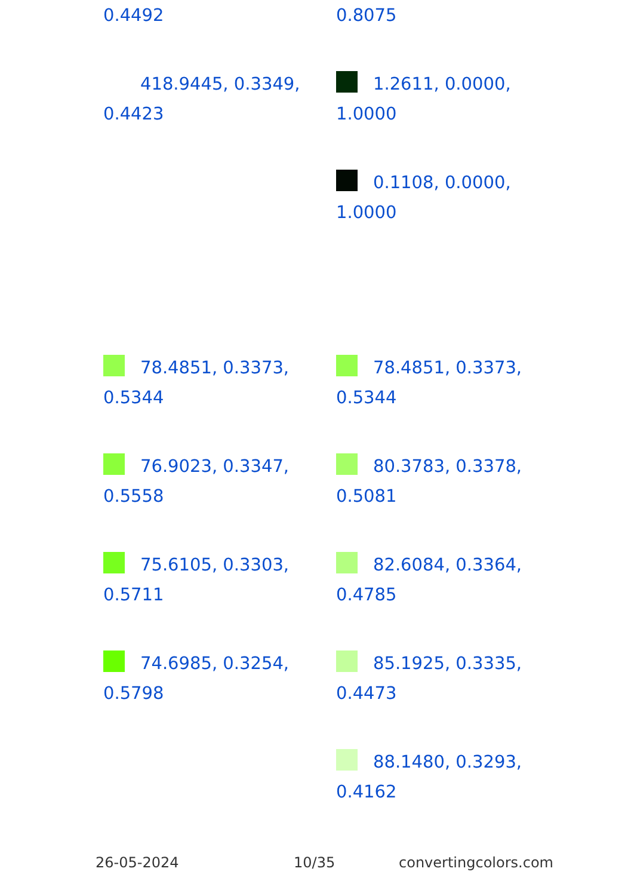0.4492 0.8075
418.9445, 0.3349, 0.4423
1.2611, 0.0000, 1.0000
0.1108, 0.0000, 1.0000
78.4851, 0.3373, 0.5344
78.4851, 0.3373, 0.5344
76.9023, 0.3347, 0.5558
80.3783, 0.3378, 0.5081
75.6105, 0.3303, 0.5711
82.6084, 0.3364, 0.4785
74.6985, 0.3254, 0.5798
85.1925, 0.3335, 0.4473
88.1480, 0.3293, 0.4162
26-05-2024 10/35 convertingcolors.com